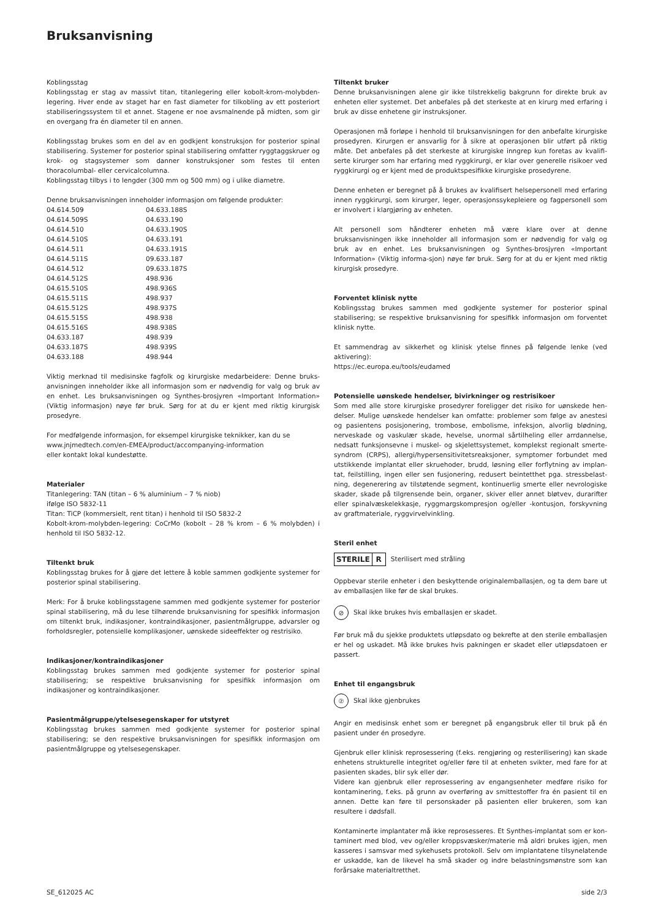Bruksanvisning
Koblingsstag
Koblingsstag er stag av massivt titan, titanlegering eller kobolt-krom-molybden-legering. Hver ende av staget har en fast diameter for tilkobling av ett posteriort stabiliseringssystem til et annet. Stagene er noe avsmalnende på midten, som gir en overgang fra én diameter til en annen.
Koblingsstag brukes som en del av en godkjent konstruksjon for posterior spinal stabilisering. Systemer for posterior spinal stabilisering omfatter ryggtaggskruer og krok- og stagsystemer som danner konstruksjoner som festes til enten thoracolumbal- eller cervicalcolumna.
Koblingsstag tilbys i to lengder (300 mm og 500 mm) og i ulike diametre.
Denne bruksanvisningen inneholder informasjon om følgende produkter:
| 04.614.509 | 04.633.188S |
| 04.614.509S | 04.633.190 |
| 04.614.510 | 04.633.190S |
| 04.614.510S | 04.633.191 |
| 04.614.511 | 04.633.191S |
| 04.614.511S | 09.633.187 |
| 04.614.512 | 09.633.187S |
| 04.614.512S | 498.936 |
| 04.615.510S | 498.936S |
| 04.615.511S | 498.937 |
| 04.615.512S | 498.937S |
| 04.615.515S | 498.938 |
| 04.615.516S | 498.938S |
| 04.633.187 | 498.939 |
| 04.633.187S | 498.939S |
| 04.633.188 | 498.944 |
Viktig merknad til medisinske fagfolk og kirurgiske medarbeidere: Denne bruks-anvisningen inneholder ikke all informasjon som er nødvendig for valg og bruk av en enhet. Les bruksanvisningen og Synthes-brosjyren «Important Information» (Viktig informasjon) nøye før bruk. Sørg for at du er kjent med riktig kirurgisk prosedyre.
For medfølgende informasjon, for eksempel kirurgiske teknikker, kan du se
www.jnjmedtech.com/en-EMEA/product/accompanying-information
eller kontakt lokal kundestøtte.
Materialer
Titanlegering: TAN (titan – 6 % aluminium – 7 % niob)
ifølge ISO 5832-11
Titan: TiCP (kommersielt, rent titan) i henhold til ISO 5832-2
Kobolt-krom-molybden-legering: CoCrMo (kobolt – 28 % krom – 6 % molybden) i henhold til ISO 5832-12.
Tiltenkt bruk
Koblingsstag brukes for å gjøre det lettere å koble sammen godkjente systemer for posterior spinal stabilisering.
Merk: For å bruke koblingsstagene sammen med godkjente systemer for posterior spinal stabilisering, må du lese tilhørende bruksanvisning for spesifikk informasjon om tiltenkt bruk, indikasjoner, kontraindikasjoner, pasientmålgruppe, advarsler og forholdsregler, potensielle komplikasjoner, uønskede sideeffekter og restrisiko.
Indikasjoner/kontraindikasjoner
Koblingsstag brukes sammen med godkjente systemer for posterior spinal stabilisering; se respektive bruksanvisning for spesifikk informasjon om indikasjoner og kontraindikasjoner.
Pasientmålgruppe/ytelsesegenskaper for utstyret
Koblingsstag brukes sammen med godkjente systemer for posterior spinal stabilisering; se den respektive bruksanvisningen for spesifikk informasjon om pasientmålgruppe og ytelsesegenskaper.
Tiltenkt bruker
Denne bruksanvisningen alene gir ikke tilstrekkelig bakgrunn for direkte bruk av enheten eller systemet. Det anbefales på det sterkeste at en kirurg med erfaring i bruk av disse enhetene gir instruksjoner.
Operasjonen må forløpe i henhold til bruksanvisningen for den anbefalte kirurgiske prosedyren. Kirurgen er ansvarlig for å sikre at operasjonen blir utført på riktig måte. Det anbefales på det sterkeste at kirurgiske inngrep kun foretas av kvalifi-serte kirurger som har erfaring med ryggkirurgi, er klar over generelle risikoer ved ryggkirurgi og er kjent med de produktspesifikke kirurgiske prosedyrene.
Denne enheten er beregnet på å brukes av kvalifisert helsepersonell med erfaring innen ryggkirurgi, som kirurger, leger, operasjonssykepleiere og fagpersonell som er involvert i klargjøring av enheten.
Alt personell som håndterer enheten må være klare over at denne bruksanvisningen ikke inneholder all informasjon som er nødvendig for valg og bruk av en enhet. Les bruksanvisningen og Synthes-brosjyren «Important Information» (Viktig informa-sjon) nøye før bruk. Sørg for at du er kjent med riktig kirurgisk prosedyre.
Forventet klinisk nytte
Koblingsstag brukes sammen med godkjente systemer for posterior spinal stabilisering; se respektive bruksanvisning for spesifikk informasjon om forventet klinisk nytte.
Et sammendrag av sikkerhet og klinisk ytelse finnes på følgende lenke (ved aktivering):
https://ec.europa.eu/tools/eudamed
Potensielle uønskede hendelser, bivirkninger og restrisikoer
Som med alle store kirurgiske prosedyrer foreligger det risiko for uønskede hen-delser. Mulige uønskede hendelser kan omfatte: problemer som følge av anestesi og pasientens posisjonering, trombose, embolisme, infeksjon, alvorlig blødning, nerveskade og vaskulær skade, hevelse, unormal sårtilheling eller arrdannelse, nedsatt funksjonsevne i muskel- og skjelettsystemet, komplekst regionalt smerte-syndrom (CRPS), allergi/hypersensitivitetsreaksjoner, symptomer forbundet med utstikkende implantat eller skruehoder, brudd, løsning eller forflytning av implan-tat, feilstilling, ingen eller sen fusjonering, redusert beintetthet pga. stressbelast-ning, degenerering av tilstøtende segment, kontinuerlig smerte eller nevrologiske skader, skade på tilgrensende bein, organer, skiver eller annet bløtvev, durarifter eller spinalvæskelekkasje, ryggmargskompresjon og/eller -kontusjon, forskyvning av graftmateriale, ryggvirvelvinkling.
Steril enhet
STERILE R Sterilisert med stråling
Oppbevar sterile enheter i den beskyttende originalemballasjen, og ta dem bare ut av emballasjen like før de skal brukes.
⊘ Skal ikke brukes hvis emballasjen er skadet.
Før bruk må du sjekke produktets utløpsdato og bekrefte at den sterile emballasjen er hel og uskadet. Må ikke brukes hvis pakningen er skadet eller utløpsdatoen er passert.
Enhet til engangsbruk
② Skal ikke gjenbrukes
Angir en medisinsk enhet som er beregnet på engangsbruk eller til bruk på én pasient under én prosedyre.
Gjenbruk eller klinisk reprosessering (f.eks. rengjøring og resterilisering) kan skade enhetens strukturelle integritet og/eller føre til at enheten svikter, med fare for at pasienten skades, blir syk eller dør.
Videre kan gjenbruk eller reprosessering av engangsenheter medføre risiko for kontaminering, f.eks. på grunn av overføring av smittestoffer fra én pasient til en annen. Dette kan føre til personskader på pasienten eller brukeren, som kan resultere i dødsfall.
Kontaminerte implantater må ikke reprosesseres. Et Synthes-implantat som er kon-taminert med blod, vev og/eller kroppsvæsker/materie må aldri brukes igjen, men kasseres i samsvar med sykehusets protokoll. Selv om implantatene tilsynelatende er uskadde, kan de likevel ha små skader og indre belastningsmønstre som kan forårsake materialtretthet.
SE_612025 AC side 2/3